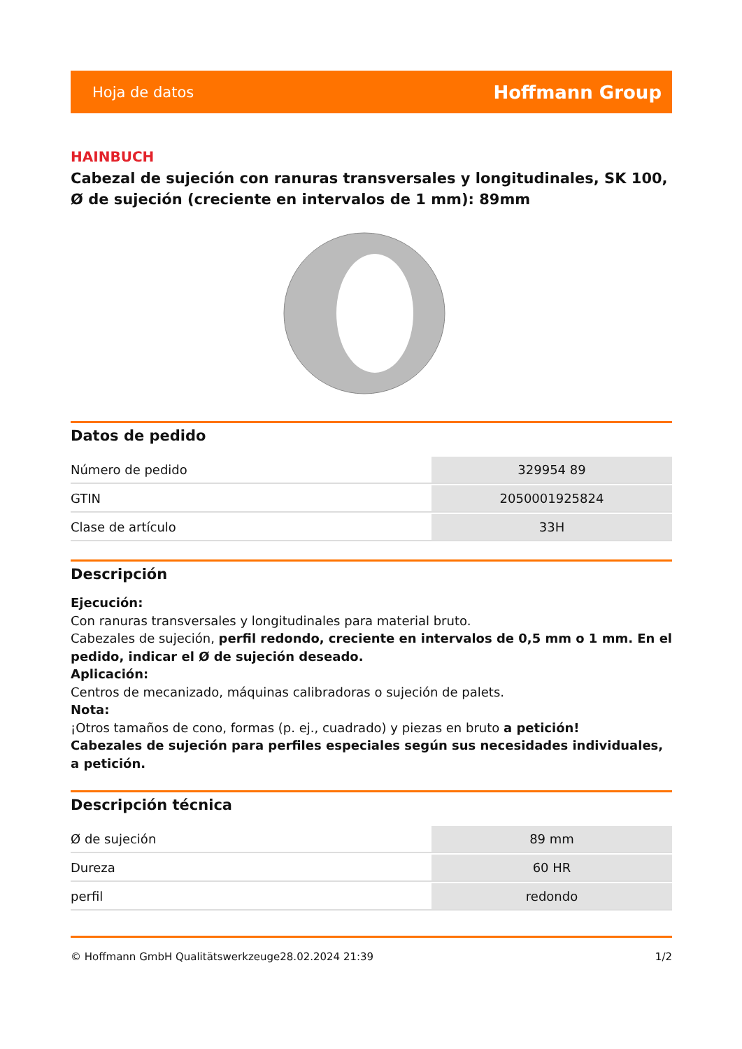Hoja de datos Hoffmann Group
HAINBUCH
Cabezal de sujeción con ranuras transversales y longitudinales, SK 100, Ø de sujeción (creciente en intervalos de 1 mm): 89mm
Datos de pedido
| Número de pedido | 329954 89 |
| GTIN | 2050001925824 |
| Clase de artículo | 33H |
Descripción
Ejecución:
Con ranuras transversales y longitudinales para material bruto.
Cabezales de sujeción, perfil redondo, creciente en intervalos de 0,5 mm o 1 mm. En el pedido, indicar el Ø de sujeción deseado.
Aplicación:
Centros de mecanizado, máquinas calibradoras o sujeción de palets.
Nota:
¡Otros tamaños de cono, formas (p. ej., cuadrado) y piezas en bruto a petición!
Cabezales de sujeción para perfiles especiales según sus necesidades individuales, a petición.
Descripción técnica
| Ø de sujeción | 89 mm |
| Dureza | 60 HR |
| perfil | redondo |
© Hoffmann GmbH Qualitätswerkzeuge 28.02.2024 21:39 1/2